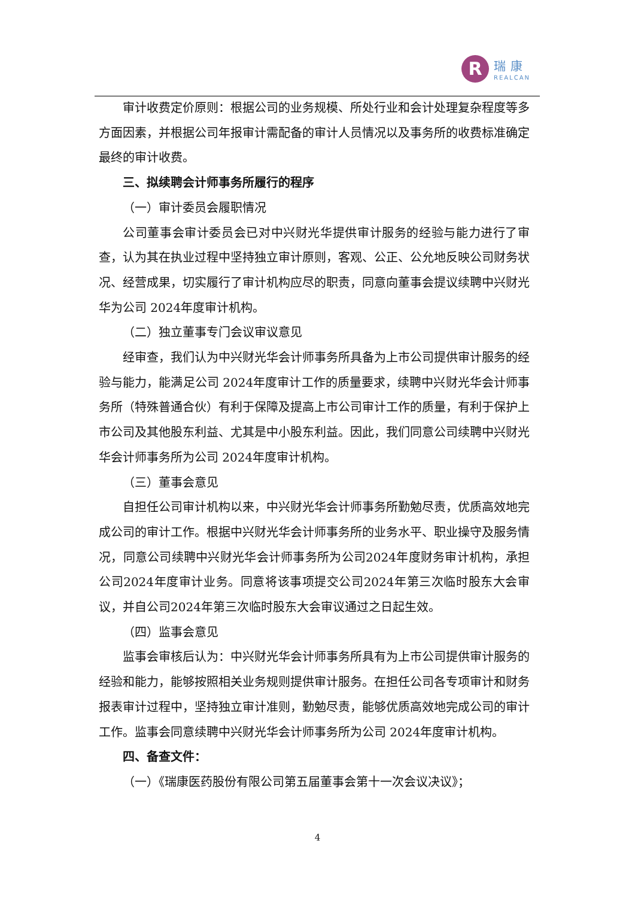R
瑞康
REALCAN
审计收费定价原则：根据公司的业务规模、所处行业和会计处理复杂程度等多方面因素，并根据公司年报审计需配备的审计人员情况以及事务所的收费标准确定最终的审计收费。
三、拟续聘会计师事务所履行的程序
（一）审计委员会履职情况
公司董事会审计委员会已对中兴财光华提供审计服务的经验与能力进行了审查，认为其在执业过程中坚持独立审计原则，客观、公正、公允地反映公司财务状况、经营成果，切实履行了审计机构应尽的职责，同意向董事会提议续聘中兴财光华为公司 2024年度审计机构。
（二）独立董事专门会议审议意见
经审查，我们认为中兴财光华会计师事务所具备为上市公司提供审计服务的经验与能力，能满足公司 2024年度审计工作的质量要求，续聘中兴财光华会计师事务所（特殊普通合伙）有利于保障及提高上市公司审计工作的质量，有利于保护上市公司及其他股东利益、尤其是中小股东利益。因此，我们同意公司续聘中兴财光华会计师事务所为公司 2024年度审计机构。
（三）董事会意见
自担任公司审计机构以来，中兴财光华会计师事务所勤勉尽责，优质高效地完成公司的审计工作。根据中兴财光华会计师事务所的业务水平、职业操守及服务情况，同意公司续聘中兴财光华会计师事务所为公司2024年度财务审计机构，承担公司2024年度审计业务。同意将该事项提交公司2024年第三次临时股东大会审议，并自公司2024年第三次临时股东大会审议通过之日起生效。
（四）监事会意见
监事会审核后认为：中兴财光华会计师事务所具有为上市公司提供审计服务的经验和能力，能够按照相关业务规则提供审计服务。在担任公司各专项审计和财务报表审计过程中，坚持独立审计准则，勤勉尽责，能够优质高效地完成公司的审计工作。监事会同意续聘中兴财光华会计师事务所为公司 2024年度审计机构。
四、备查文件：
（一）《瑞康医药股份有限公司第五届董事会第十一次会议决议》；
4